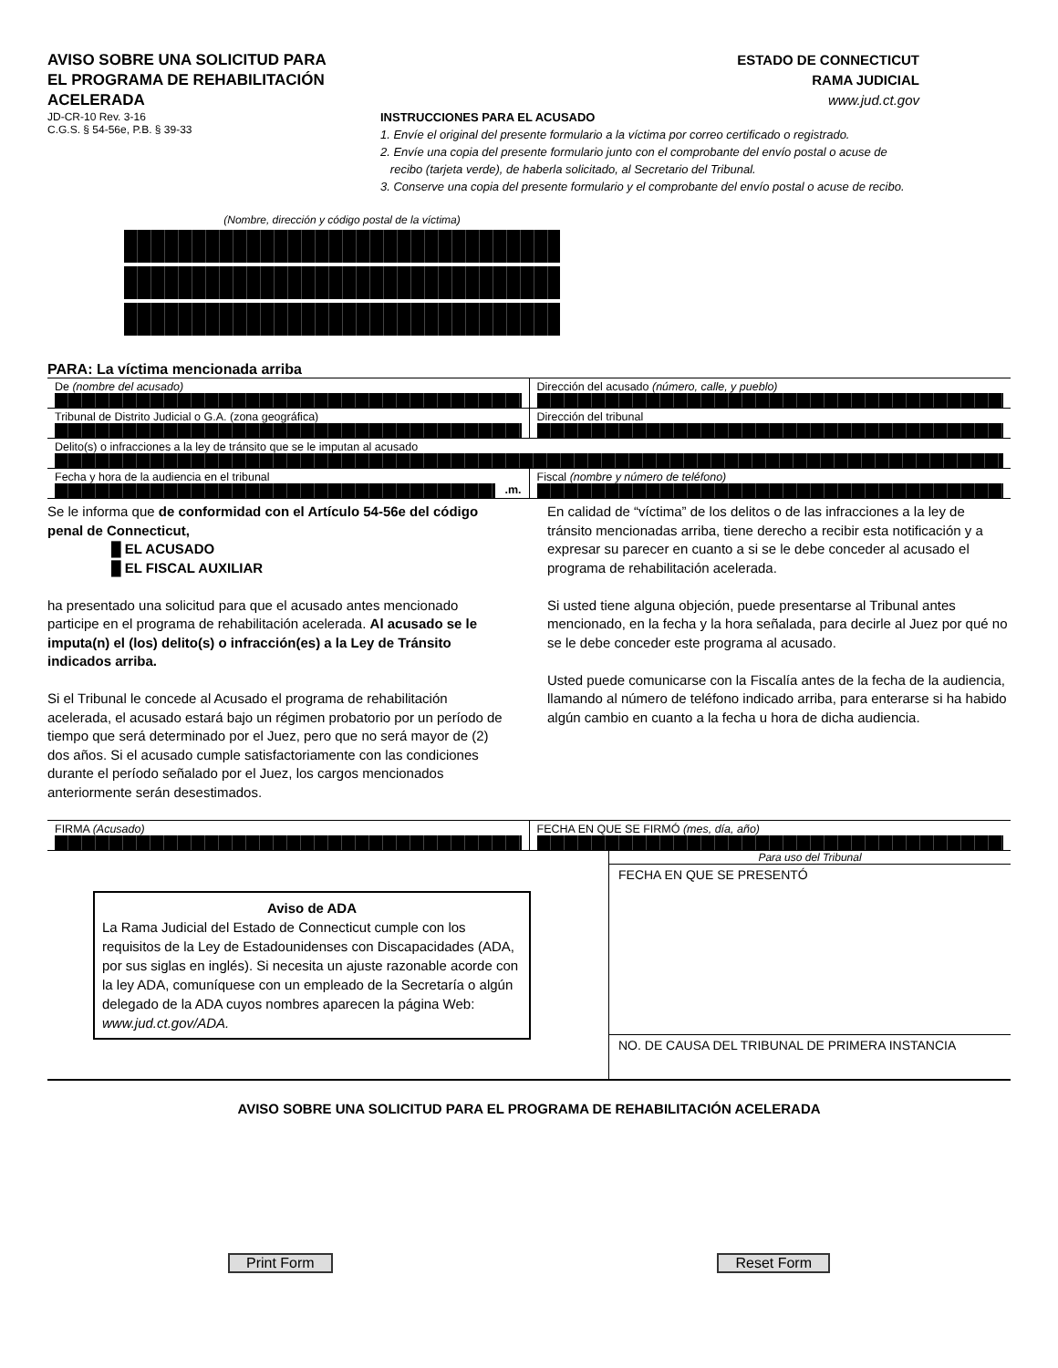AVISO SOBRE UNA SOLICITUD PARA
EL PROGRAMA DE REHABILITACIÓN
ACELERADA
JD-CR-10 Rev. 3-16
C.G.S. § 54-56e, P.B. § 39-33
ESTADO DE CONNECTICUT
RAMA JUDICIAL
www.jud.ct.gov
INSTRUCCIONES PARA EL ACUSADO
1. Envíe el original del presente formulario a la víctima por correo certificado o registrado.
2. Envíe una copia del presente formulario junto con el comprobante del envío postal o acuse de
recibo (tarjeta verde), de haberla solicitado, al Secretario del Tribunal.
3. Conserve una copia del presente formulario y el comprobante del envío postal o acuse de recibo.
(Nombre, dirección y código postal de la víctima)
PARA: La víctima mencionada arriba
De (nombre del acusado) Dirección del acusado (número, calle, y pueblo)
Tribunal de Distrito Judicial o G.A. (zona geográfica)
Dirección del tribunal
Delito(s) o infracciones a la ley de tránsito que se le imputan al acusado
Fecha y hora de la audiencia en el tribunal
.m.
Fiscal (nombre y número de teléfono)
Se le informa que de conformidad con el Artículo 54-56e del código penal de Connecticut,
█ EL ACUSADO
█ EL FISCAL AUXILIAR
ha presentado una solicitud para que el acusado antes mencionado participe en el programa de rehabilitación acelerada. Al acusado se le imputa(n) el (los) delito(s) o infracción(es) a la Ley de Tránsito indicados arriba.
Si el Tribunal le concede al Acusado el programa de rehabilitación acelerada, el acusado estará bajo un régimen probatorio por un período de tiempo que será determinado por el Juez, pero que no será mayor de (2) dos años. Si el acusado cumple satisfactoriamente con las condiciones durante el período señalado por el Juez, los cargos mencionados anteriormente serán desestimados.
En calidad de “víctima” de los delitos o de las infracciones a la ley de tránsito mencionadas arriba, tiene derecho a recibir esta notificación y a expresar su parecer en cuanto a si se le debe conceder al acusado el programa de rehabilitación acelerada.
Si usted tiene alguna objeción, puede presentarse al Tribunal antes mencionado, en la fecha y la hora señalada, para decirle al Juez por qué no se le debe conceder este programa al acusado.
Usted puede comunicarse con la Fiscalía antes de la fecha de la audiencia, llamando al número de teléfono indicado arriba, para enterarse si ha habido algún cambio en cuanto a la fecha u hora de dicha audiencia.
FIRMA (Acusado) FECHA EN QUE SE FIRMÓ (mes, día, año)
Aviso de ADA
La Rama Judicial del Estado de Connecticut cumple con los requisitos de la Ley de Estadounidenses con Discapacidades (ADA, por sus siglas en inglés). Si necesita un ajuste razonable acorde con la ley ADA, comuníquese con un empleado de la Secretaría o algún delegado de la ADA cuyos nombres aparecen la página Web: www.jud.ct.gov/ADA.
Para uso del Tribunal
FECHA EN QUE SE PRESENTÓ
NO. DE CAUSA DEL TRIBUNAL DE PRIMERA INSTANCIA
AVISO SOBRE UNA SOLICITUD PARA EL PROGRAMA DE REHABILITACIÓN ACELERADA
Print Form Reset Form